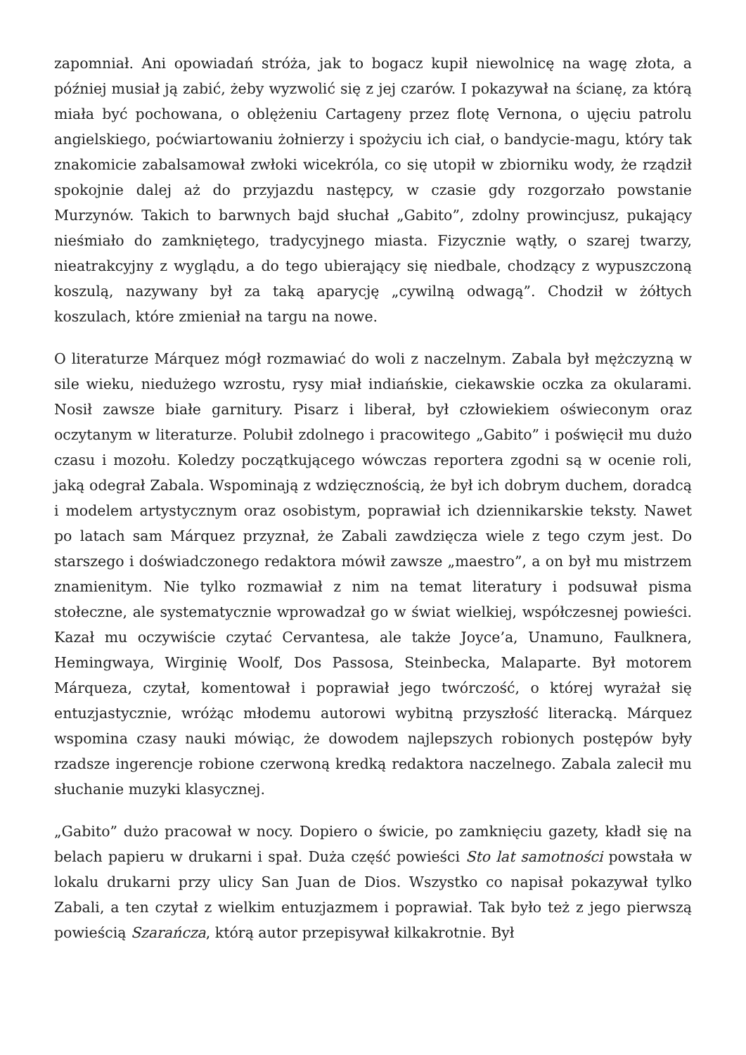zapomniał. Ani opowiadań stróża, jak to bogacz kupił niewolnicę na wagę złota, a później musiał ją zabić, żeby wyzwolić się z jej czarów. I pokazywał na ścianę, za którą miała być pochowana, o oblężeniu Cartageny przez flotę Vernona, o ujęciu patrolu angielskiego, poćwiartowaniu żołnierzy i spożyciu ich ciał, o bandycie-magu, który tak znakomicie zabalsamował zwłoki wicekróla, co się utopił w zbiorniku wody, że rządził spokojnie dalej aż do przyjazdu następcy, w czasie gdy rozgorzało powstanie Murzynów. Takich to barwnych bajd słuchał „Gabito”, zdolny prowincjusz, pukający nieśmiało do zamkniętego, tradycyjnego miasta. Fizycznie wątły, o szarej twarzy, nieatrakcyjny z wyglądu, a do tego ubierający się niedbale, chodzący z wypuszczoną koszulą, nazywany był za taką aparycję „cywilną odwagą”. Chodził w żółtych koszulach, które zmieniał na targu na nowe.
O literaturze Márquez mógł rozmawiać do woli z naczelnym. Zabala był mężczyzną w sile wieku, niedużego wzrostu, rysy miał indiańskie, ciekawskie oczka za okularami. Nosił zawsze białe garnitury. Pisarz i liberał, był człowiekiem oświeconym oraz oczytanym w literaturze. Polubił zdolnego i pracowitego „Gabito” i poświęcił mu dużo czasu i mozołu. Koledzy początkującego wówczas reportera zgodni są w ocenie roli, jaką odegrał Zabala. Wspominają z wdzięcznością, że był ich dobrym duchem, doradcą i modelem artystycznym oraz osobistym, poprawiał ich dziennikarskie teksty. Nawet po latach sam Márquez przyznał, że Zabali zawdzięcza wiele z tego czym jest. Do starszego i doświadczonego redaktora mówił zawsze „maestro”, a on był mu mistrzem znamienitym. Nie tylko rozmawiał z nim na temat literatury i podsuwał pisma stołeczne, ale systematycznie wprowadzał go w świat wielkiej, współczesnej powieści. Kazał mu oczywiście czytać Cervantesa, ale także Joyce’a, Unamuno, Faulknera, Hemingwaya, Wirginię Woolf, Dos Passosa, Steinbecka, Malaparte. Był motorem Márqueza, czytał, komentował i poprawiał jego twórczość, o której wyrażał się entuzjastycznie, wróżąc młodemu autorowi wybitną przyszłość literacką. Márquez wspomina czasy nauki mówiąc, że dowodem najlepszych robionych postępów były rzadsze ingerencje robione czerwoną kredką redaktora naczelnego. Zabala zalecił mu słuchanie muzyki klasycznej.
„Gabito” dużo pracował w nocy. Dopiero o świcie, po zamknięciu gazety, kładł się na belach papieru w drukarni i spał. Duża część powieści Sto lat samotności powstała w lokalu drukarni przy ulicy San Juan de Dios. Wszystko co napisał pokazywał tylko Zabali, a ten czytał z wielkim entuzjazmem i poprawiał. Tak było też z jego pierwszą powieścią Szarańcza, którą autor przepisywał kilkakrotnie. Był